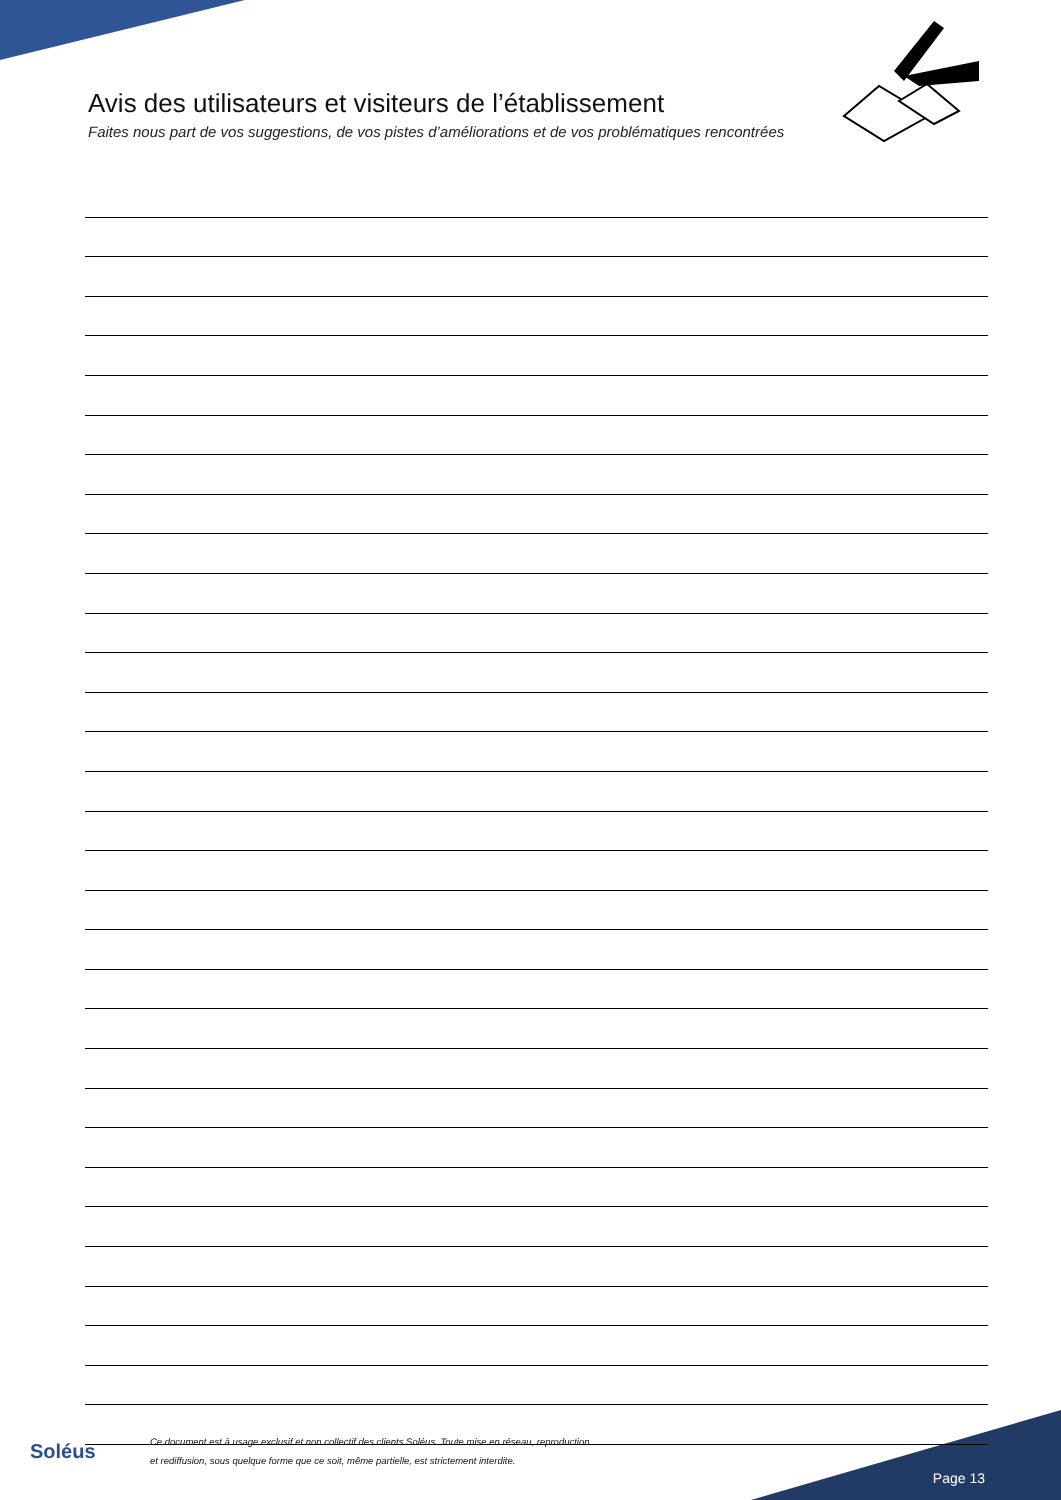Avis des utilisateurs et visiteurs de l’établissement
Faites nous part de vos suggestions, de vos pistes d’améliorations et de vos problématiques rencontrées
Soléus
Ce document est à usage exclusif et non collectif des clients Soléus. Toute mise en réseau, reproduction
et rediffusion, sous quelque forme que ce soit, même partielle, est strictement interdite.
Page 13